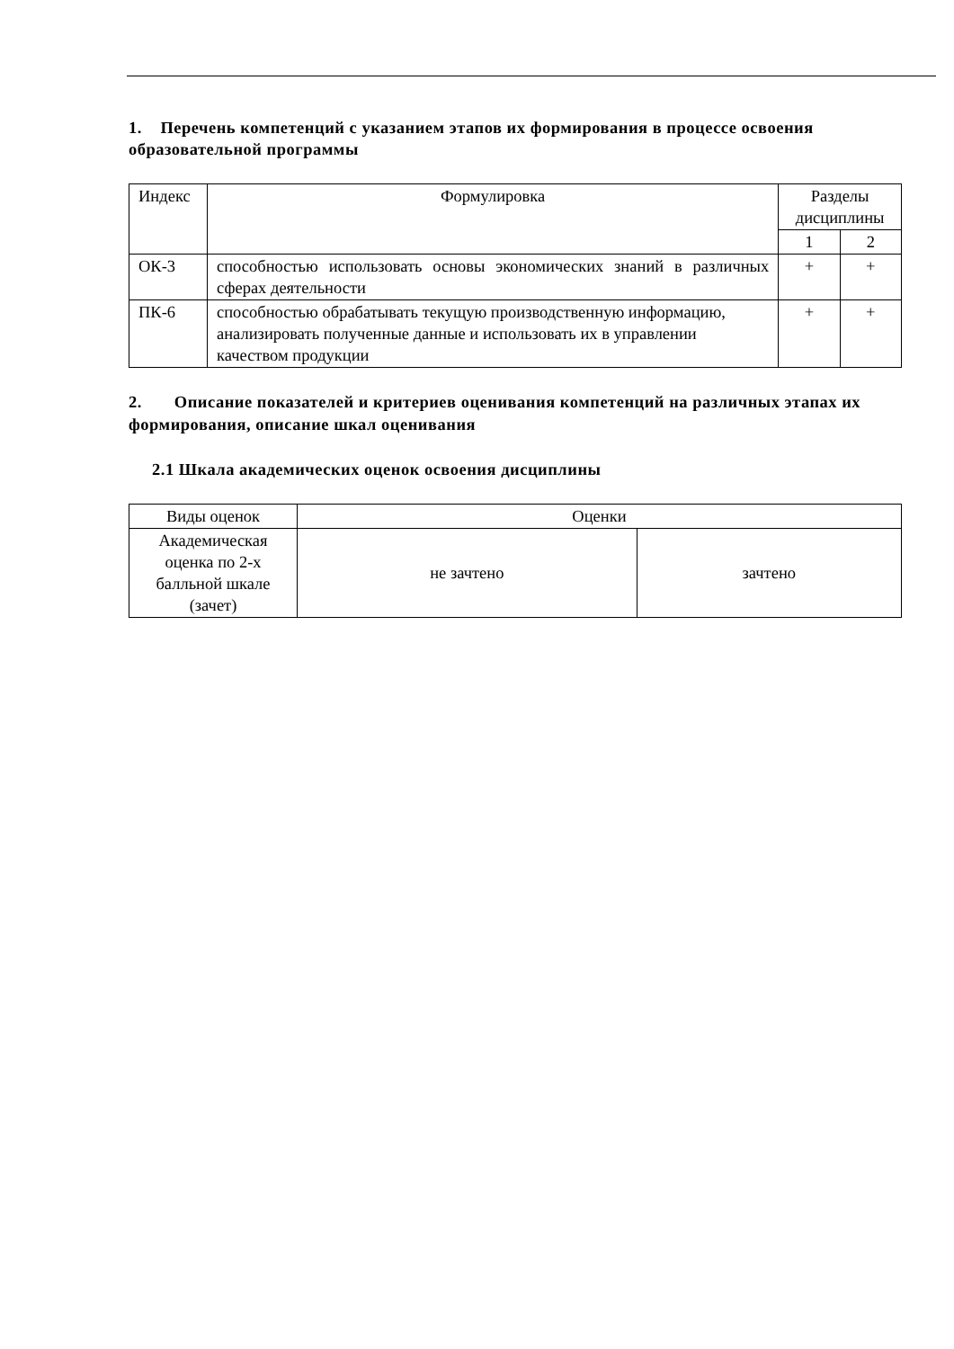1. Перечень компетенций с указанием этапов их формирования в процессе освоения образовательной программы
| Индекс | Формулировка | Разделы дисциплины | |
| --- | --- | --- | --- |
| | | 1 | 2 |
| ОК-3 | способностью использовать основы экономических знаний в различных сферах деятельности | + | + |
| ПК-6 | способностью обрабатывать текущую производственную информацию, анализировать полученные данные и использовать их в управлении качеством продукции | + | + |
2. Описание показателей и критериев оценивания компетенций на различных этапах их формирования, описание шкал оценивания
2.1 Шкала академических оценок освоения дисциплины
| Виды оценок | Оценки | |
| --- | --- | --- |
| Академическая оценка по 2-х балльной шкале (зачет) | не зачтено | зачтено |